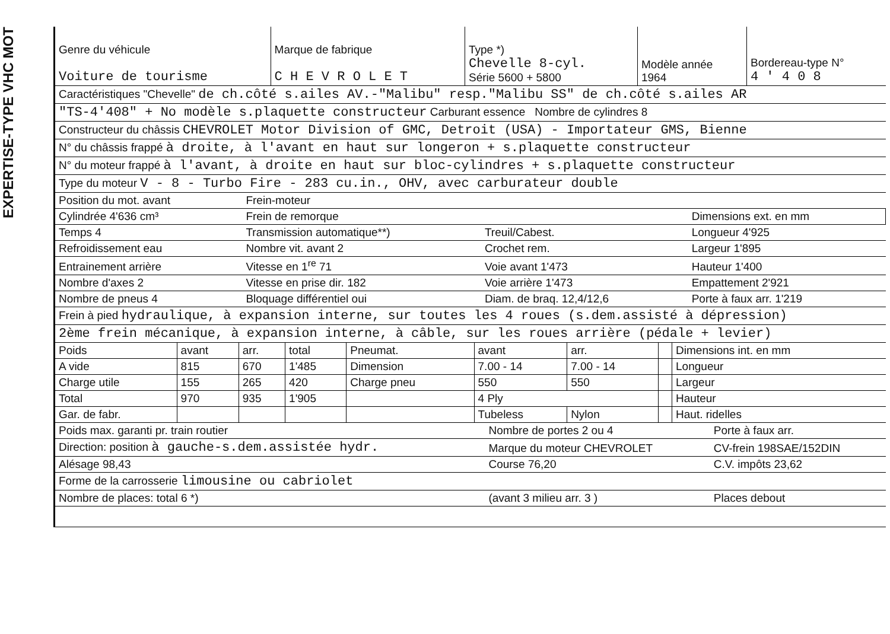EXPERTISE-TYPE VHC MOT
| Genre du véhicule Voiture de tourisme | Marque de fabrique C H E V R O L E T | Type *) Chevelle 8-cyl. Série 5600 + 5800 | Modèle année 1964 | Bordereau-type N° 4 ' 4 0 8 |
| Caractéristiques "Chevelle" de ch.côté s.ailes AV.-"Malibu" resp."Malibu SS" de ch.côté s.ailes AR |
| "TS-4'408" + No modèle s.plaquette constructeur Carburant essence Nombre de cylindres 8 |
| Constructeur du châssis CHEVROLET Motor Division of GMC, Detroit (USA) - Importateur GMS, Bienne |
| N° du châssis frappé à droite, à l'avant en haut sur longeron + s.plaquette constructeur |
| N° du moteur frappé à l'avant, à droite en haut sur bloc-cylindres + s.plaquette constructeur |
| Type du moteur V - 8 - Turbo Fire - 283 cu.in., OHV, avec carburateur double |
| Position du mot. avant | Frein-moteur | | |
| Cylindrée 4'636 cm³ | Frein de remorque | | Dimensions ext. en mm |
| Temps 4 | Transmission automatique**) | Treuil/Cabest. | Longueur 4'925 |
| Refroidissement eau | Nombre vit. avant 2 | Crochet rem. | Largeur 1'895 |
| Entrainement arrière | Vitesse en 1<sup>re</sup> 71 | Voie avant 1'473 | Hauteur 1'400 |
| Nombre d'axes 2 | Vitesse en prise dir. 182 | Voie arrière 1'473 | Empattement 2'921 |
| Nombre de pneus 4 | Bloquage différentiel oui | Diam. de braq. 12,4/12,6 | Porte à faux arr. 1'219 |
| Frein à pied hydraulique, à expansion interne, sur toutes les 4 roues (s.dem.assisté à dépression) |
| 2ème frein mécanique, à expansion interne, à câble, sur les roues arrière (pédale + levier) |
| Poids | avant | arr. | total | Pneumat. | avant | arr. | | Dimensions int. en mm |
| A vide | 815 | 670 | 1'485 | Dimension | 7.00 - 14 | 7.00 - 14 | | Longueur |
| Charge utile | 155 | 265 | 420 | Charge pneu | 550 | 550 | | Largeur |
| Total | 970 | 935 | 1'905 | | 4 Ply | | | Hauteur |
| Gar. de fabr. | | | | | Tubeless | Nylon | | Haut. ridelles |
| Poids max. garanti pr. train routier | Nombre de portes 2 ou 4 | Porte à faux arr. |
| Direction: position à gauche-s.dem.assistée hydr. | Marque du moteur CHEVROLET | CV-frein 198SAE/152DIN |
| Alésage 98,43 | Course 76,20 | C.V. impôts 23,62 |
| Forme de la carrosserie limousine ou cabriolet | | |
| Nombre de places: total 6 *) | (avant 3 milieu arr. 3 ) | Places debout |